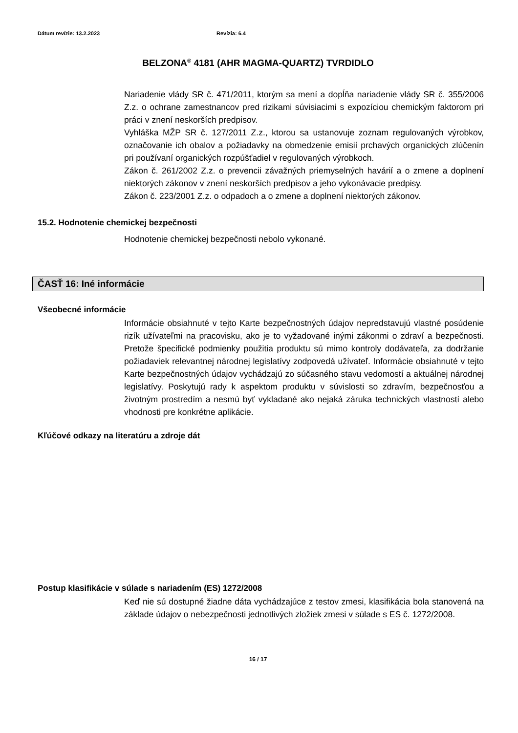Dátum revízie: 13.2.2023 Revízia: 6.4
BELZONA<sup>®</sup> 4181 (AHR MAGMA-QUARTZ) TVRDIDLO
Nariadenie vlády SR č. 471/2011, ktorým sa mení a dopĺňa nariadenie vlády SR č. 355/2006 Z.z. o ochrane zamestnancov pred rizikami súvisiacimi s expozíciou chemickým faktorom pri práci v znení neskorších predpisov.
Vyhláška MŽP SR č. 127/2011 Z.z., ktorou sa ustanovuje zoznam regulovaných výrobkov, označovanie ich obalov a požiadavky na obmedzenie emisií prchavých organických zlúčenín pri používaní organických rozpúšťadiel v regulovaných výrobkoch.
Zákon č. 261/2002 Z.z. o prevencii závažných priemyselných havárií a o zmene a doplnení niektorých zákonov v znení neskorších predpisov a jeho vykonávacie predpisy.
Zákon č. 223/2001 Z.z. o odpadoch a o zmene a doplnení niektorých zákonov.
15.2. Hodnotenie chemickej bezpečnosti
Hodnotenie chemickej bezpečnosti nebolo vykonané.
ČASŤ 16: Iné informácie
Všeobecné informácie
Informácie obsiahnuté v tejto Karte bezpečnostných údajov nepredstavujú vlastné posúdenie rizík užívateľmi na pracovisku, ako je to vyžadované inými zákonmi o zdraví a bezpečnosti. Pretože špecifické podmienky použitia produktu sú mimo kontroly dodávateľa, za dodržanie požiadaviek relevantnej národnej legislatívy zodpovedá užívateľ. Informácie obsiahnuté v tejto Karte bezpečnostných údajov vychádzajú zo súčasného stavu vedomostí a aktuálnej národnej legislatívy. Poskytujú rady k aspektom produktu v súvislosti so zdravím, bezpečnosťou a životným prostredím a nesmú byť vykladané ako nejaká záruka technických vlastností alebo vhodnosti pre konkrétne aplikácie.
Kľúčové odkazy na literatúru a zdroje dát
Postup klasifikácie v súlade s nariadením (ES) 1272/2008
Keď nie sú dostupné žiadne dáta vychádzajúce z testov zmesi, klasifikácia bola stanovená na základe údajov o nebezpečnosti jednotlivých zložiek zmesi v súlade s ES č. 1272/2008.
16 / 17